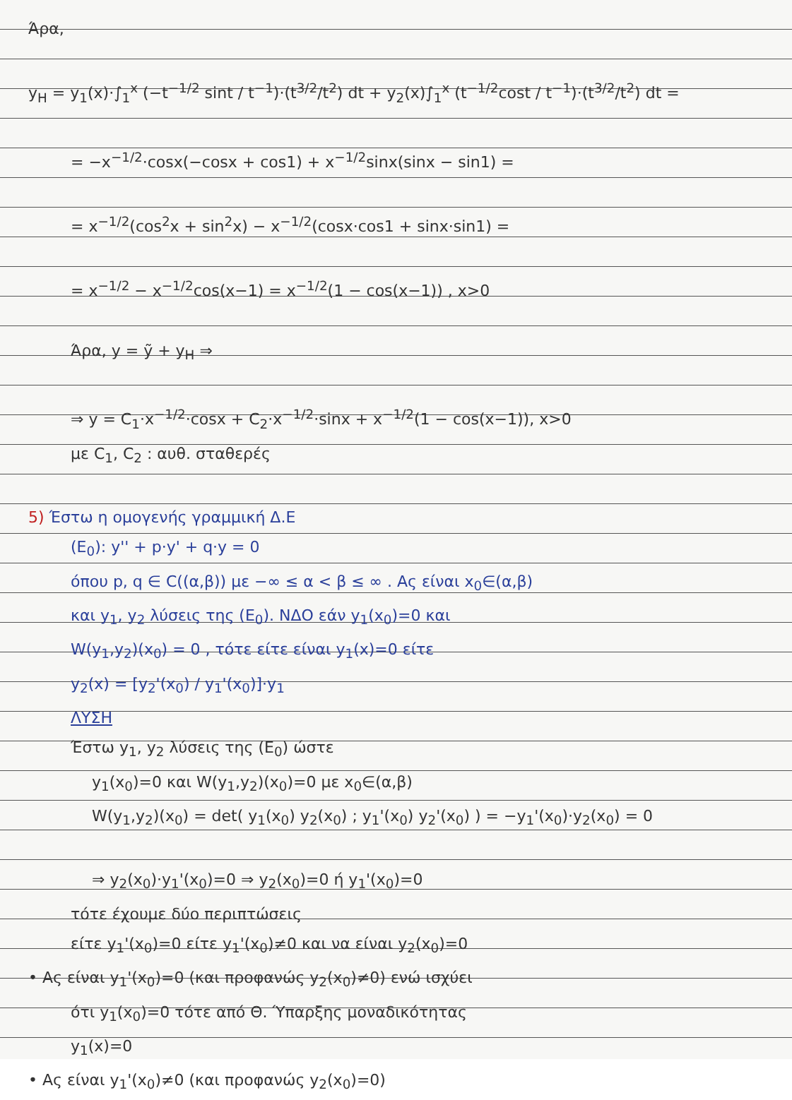Άρα,
y<sub>H</sub> = y<sub>1</sub>(x)·∫<sub>1</sub><sup>x</sup> (−t<sup>−1/2</sup> sint / t<sup>−1</sup>)·(t<sup>3/2</sup>/t<sup>2</sup>) dt + y<sub>2</sub>(x)∫<sub>1</sub><sup>x</sup> (t<sup>−1/2</sup>cost / t<sup>−1</sup>)·(t<sup>3/2</sup>/t<sup>2</sup>) dt =
= −x<sup>−1/2</sup>·cosx(−cosx + cos1) + x<sup>−1/2</sup>sinx(sinx − sin1) =
= x<sup>−1/2</sup>(cos<sup>2</sup>x + sin<sup>2</sup>x) − x<sup>−1/2</sup>(cosx·cos1 + sinx·sin1) =
= x<sup>−1/2</sup> − x<sup>−1/2</sup>cos(x−1) = x<sup>−1/2</sup>(1 − cos(x−1)) , x>0
Άρα, y = ỹ + y<sub>H</sub> ⇒
⇒ y = C<sub>1</sub>·x<sup>−1/2</sup>·cosx + C<sub>2</sub>·x<sup>−1/2</sup>·sinx + x<sup>−1/2</sup>(1 − cos(x−1)), x>0
με C<sub>1</sub>, C<sub>2</sub> : αυθ. σταθερές
5) Έστω η ομογενής γραμμική Δ.Ε
(E<sub>0</sub>): y'' + p·y' + q·y = 0
όπου p, q ∈ C((α,β)) με −∞ ≤ α < β ≤ ∞ . Ας είναι x<sub>0</sub>∈(α,β)
και y<sub>1</sub>, y<sub>2</sub> λύσεις της (E<sub>0</sub>). ΝΔΟ εάν y<sub>1</sub>(x<sub>0</sub>)=0 και
W(y<sub>1</sub>,y<sub>2</sub>)(x<sub>0</sub>) = 0 , τότε είτε είναι y<sub>1</sub>(x)=0 είτε
y<sub>2</sub>(x) = [y<sub>2</sub>'(x<sub>0</sub>) / y<sub>1</sub>'(x<sub>0</sub>)]·y<sub>1</sub>
ΛΥΣΗ
Έστω y<sub>1</sub>, y<sub>2</sub> λύσεις της (E<sub>0</sub>) ώστε
y<sub>1</sub>(x<sub>0</sub>)=0 και W(y<sub>1</sub>,y<sub>2</sub>)(x<sub>0</sub>)=0 με x<sub>0</sub>∈(α,β)
W(y<sub>1</sub>,y<sub>2</sub>)(x<sub>0</sub>) = det( y<sub>1</sub>(x<sub>0</sub>) y<sub>2</sub>(x<sub>0</sub>) ; y<sub>1</sub>'(x<sub>0</sub>) y<sub>2</sub>'(x<sub>0</sub>) ) = −y<sub>1</sub>'(x<sub>0</sub>)·y<sub>2</sub>(x<sub>0</sub>) = 0
⇒ y<sub>2</sub>(x<sub>0</sub>)·y<sub>1</sub>'(x<sub>0</sub>)=0 ⇒ y<sub>2</sub>(x<sub>0</sub>)=0 ή y<sub>1</sub>'(x<sub>0</sub>)=0
τότε έχουμε δύο περιπτώσεις
είτε y<sub>1</sub>'(x<sub>0</sub>)=0 είτε y<sub>1</sub>'(x<sub>0</sub>)≠0 και να είναι y<sub>2</sub>(x<sub>0</sub>)=0
• Ας είναι y<sub>1</sub>'(x<sub>0</sub>)=0 (και προφανώς y<sub>2</sub>(x<sub>0</sub>)≠0) ενώ ισχύει
ότι y<sub>1</sub>(x<sub>0</sub>)=0 τότε από Θ. Ύπαρξης μοναδικότητας
y<sub>1</sub>(x)=0
• Ας είναι y<sub>1</sub>'(x<sub>0</sub>)≠0 (και προφανώς y<sub>2</sub>(x<sub>0</sub>)=0)